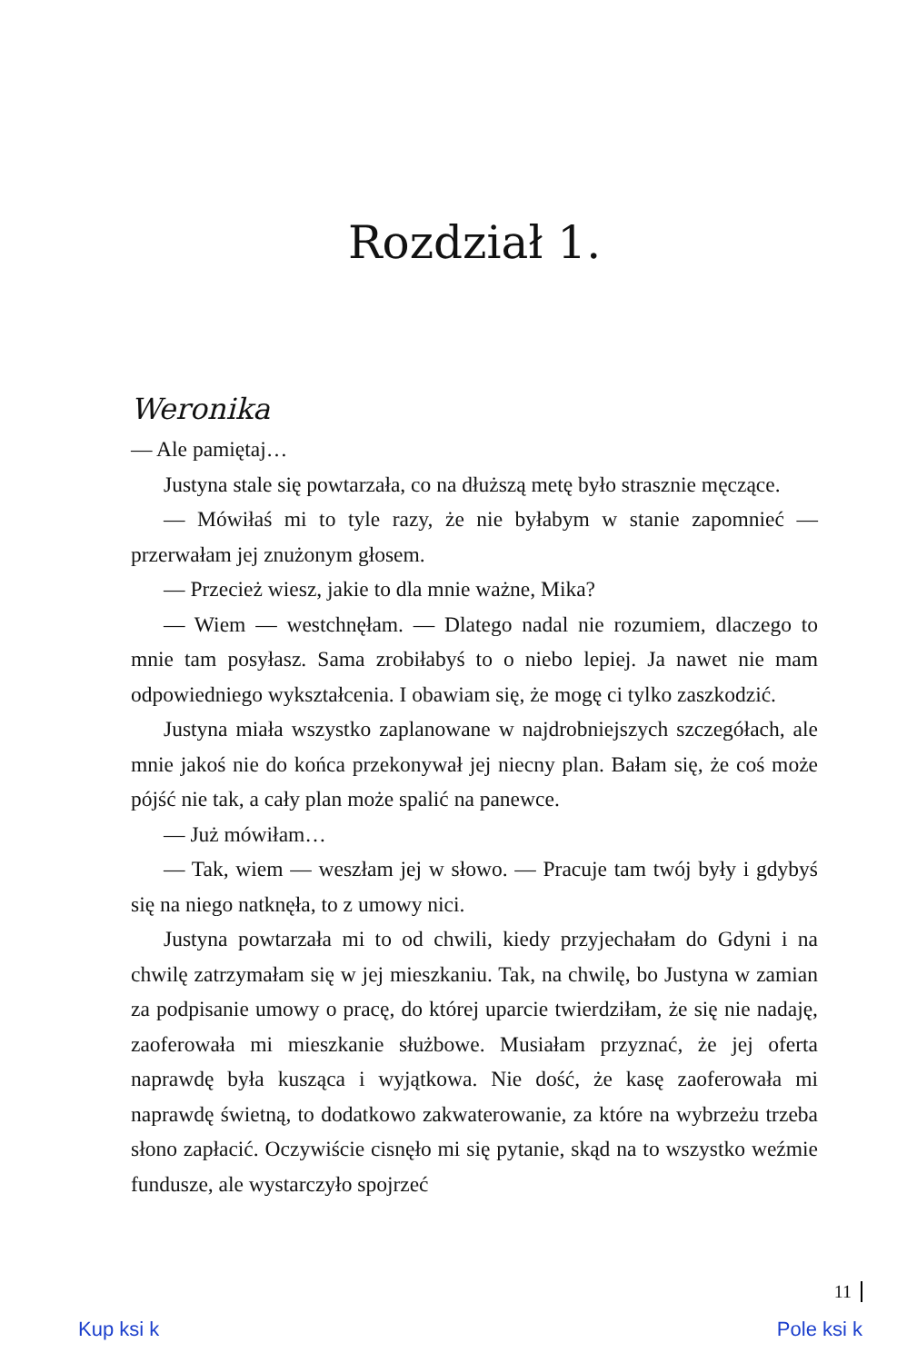Rozdział 1.
Weronika
— Ale pamiętaj…
Justyna stale się powtarzała, co na dłuższą metę było strasznie męczące.
— Mówiłaś mi to tyle razy, że nie byłabym w stanie zapomnieć — przerwałam jej znużonym głosem.
— Przecież wiesz, jakie to dla mnie ważne, Mika?
— Wiem — westchnęłam. — Dlatego nadal nie rozumiem, dlaczego to mnie tam posyłasz. Sama zrobiłabyś to o niebo lepiej. Ja nawet nie mam odpowiedniego wykształcenia. I obawiam się, że mogę ci tylko zaszkodzić.
Justyna miała wszystko zaplanowane w najdrobniejszych szczegółach, ale mnie jakoś nie do końca przekonywał jej niecny plan. Bałam się, że coś może pójść nie tak, a cały plan może spalić na panewce.
— Już mówiłam…
— Tak, wiem — weszłam jej w słowo. — Pracuje tam twój były i gdybyś się na niego natknęła, to z umowy nici.
Justyna powtarzała mi to od chwili, kiedy przyjechałam do Gdyni i na chwilę zatrzymałam się w jej mieszkaniu. Tak, na chwilę, bo Justyna w zamian za podpisanie umowy o pracę, do której uparcie twierdziłam, że się nie nadaję, zaoferowała mi mieszkanie służbowe. Musiałam przyznać, że jej oferta naprawdę była kusząca i wyjątkowa. Nie dość, że kasę zaoferowała mi naprawdę świetną, to dodatkowo zakwaterowanie, za które na wybrzeżu trzeba słono zapłacić. Oczywiście cisnęło mi się pytanie, skąd na to wszystko weźmie fundusze, ale wystarczyło spojrzeć
11
Kup ksi k Pole ksi k